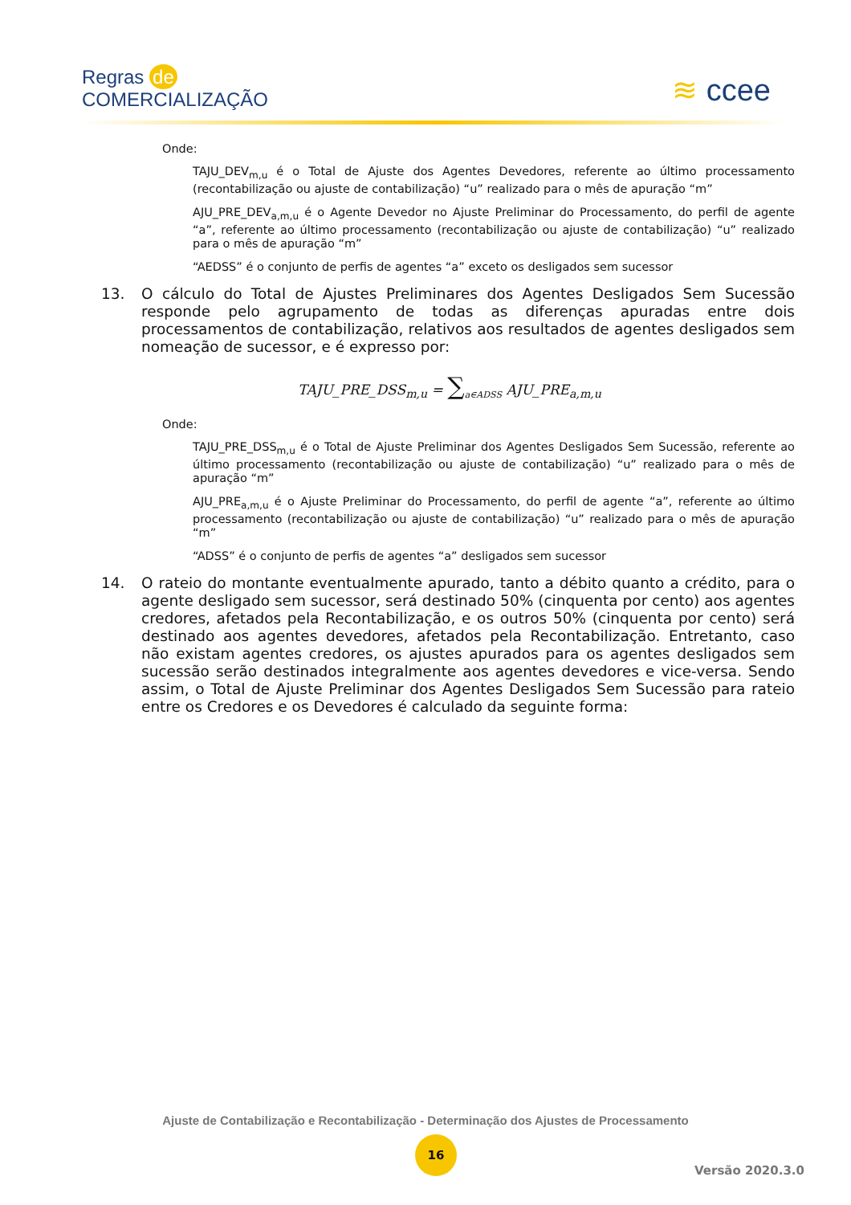Regras de
COMERCIALIZAÇÃO
≋ ccee
Onde:
TAJU_DEV<sub>m,u</sub> é o Total de Ajuste dos Agentes Devedores, referente ao último processamento (recontabilização ou ajuste de contabilização) “u” realizado para o mês de apuração “m”
AJU_PRE_DEV<sub>a,m,u</sub> é o Agente Devedor no Ajuste Preliminar do Processamento, do perfil de agente “a”, referente ao último processamento (recontabilização ou ajuste de contabilização) “u” realizado para o mês de apuração “m”
“AEDSS” é o conjunto de perfis de agentes “a” exceto os desligados sem sucessor
13. O cálculo do Total de Ajustes Preliminares dos Agentes Desligados Sem Sucessão responde pelo agrupamento de todas as diferenças apuradas entre dois processamentos de contabilização, relativos aos resultados de agentes desligados sem nomeação de sucessor, e é expresso por:
TAJU_PRE_DSS<sub>m,u</sub> = ∑<sub>a∈ADSS</sub> AJU_PRE<sub>a,m,u</sub>
Onde:
TAJU_PRE_DSS<sub>m,u</sub> é o Total de Ajuste Preliminar dos Agentes Desligados Sem Sucessão, referente ao último processamento (recontabilização ou ajuste de contabilização) “u” realizado para o mês de apuração “m”
AJU_PRE<sub>a,m,u</sub> é o Ajuste Preliminar do Processamento, do perfil de agente “a”, referente ao último processamento (recontabilização ou ajuste de contabilização) “u” realizado para o mês de apuração “m”
“ADSS” é o conjunto de perfis de agentes “a” desligados sem sucessor
14. O rateio do montante eventualmente apurado, tanto a débito quanto a crédito, para o agente desligado sem sucessor, será destinado 50% (cinquenta por cento) aos agentes credores, afetados pela Recontabilização, e os outros 50% (cinquenta por cento) será destinado aos agentes devedores, afetados pela Recontabilização. Entretanto, caso não existam agentes credores, os ajustes apurados para os agentes desligados sem sucessão serão destinados integralmente aos agentes devedores e vice-versa. Sendo assim, o Total de Ajuste Preliminar dos Agentes Desligados Sem Sucessão para rateio entre os Credores e os Devedores é calculado da seguinte forma:
Ajuste de Contabilização e Recontabilização - Determinação dos Ajustes de Processamento
16
Versão 2020.3.0